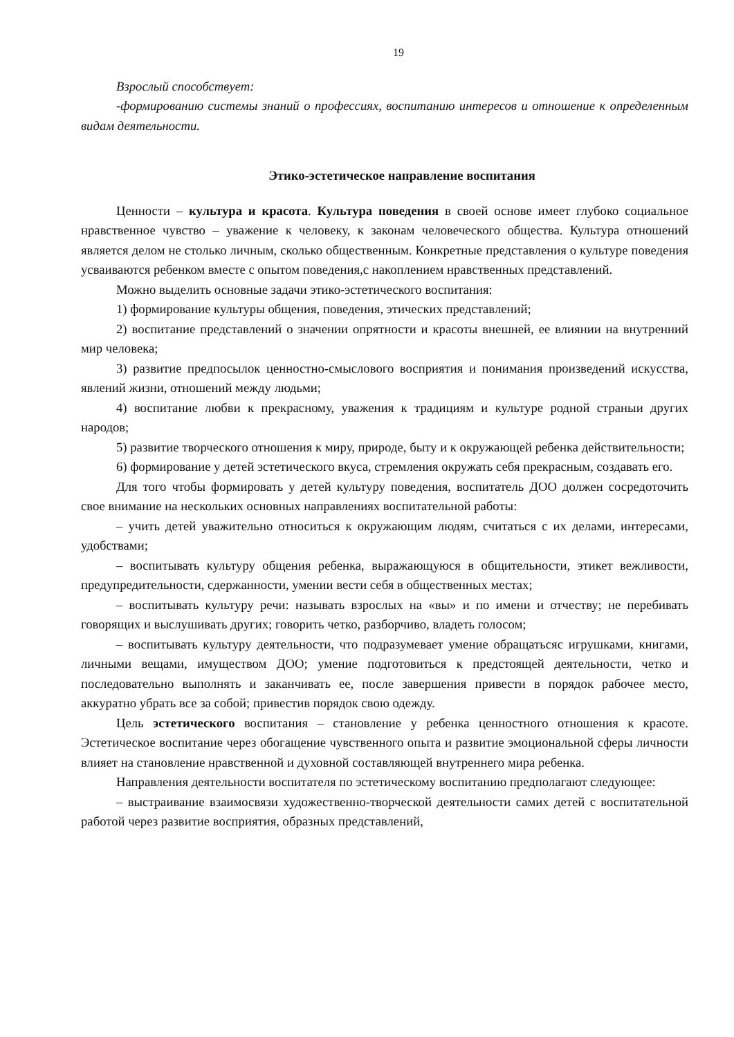19
Взрослый способствует:
-формированию системы знаний о профессиях, воспитанию интересов и отношение к определенным видам деятельности.
Этико-эстетическое направление воспитания
Ценности – культура и красота. Культура поведения в своей основе имеет глубоко социальное нравственное чувство – уважение к человеку, к законам человеческого общества. Культура отношений является делом не столько личным, сколько общественным. Конкретные представления о культуре поведения усваиваются ребенком вместе с опытом поведения,с накоплением нравственных представлений.
Можно выделить основные задачи этико-эстетического воспитания:
1) формирование культуры общения, поведения, этических представлений;
2) воспитание представлений о значении опрятности и красоты внешней, ее влиянии на внутренний мир человека;
3) развитие предпосылок ценностно-смыслового восприятия и понимания произведений искусства, явлений жизни, отношений между людьми;
4) воспитание любви к прекрасному, уважения к традициям и культуре родной страныи других народов;
5) развитие творческого отношения к миру, природе, быту и к окружающей ребенка действительности;
6) формирование у детей эстетического вкуса, стремления окружать себя прекрасным, создавать его.
Для того чтобы формировать у детей культуру поведения, воспитатель ДОО должен сосредоточить свое внимание на нескольких основных направлениях воспитательной работы:
– учить детей уважительно относиться к окружающим людям, считаться с их делами, интересами, удобствами;
– воспитывать культуру общения ребенка, выражающуюся в общительности, этикет вежливости, предупредительности, сдержанности, умении вести себя в общественных местах;
– воспитывать культуру речи: называть взрослых на «вы» и по имени и отчеству; не перебивать говорящих и выслушивать других; говорить четко, разборчиво, владеть голосом;
– воспитывать культуру деятельности, что подразумевает умение обращатьсяс игрушками, книгами, личными вещами, имуществом ДОО; умение подготовиться к предстоящей деятельности, четко и последовательно выполнять и заканчивать ее, после завершения привести в порядок рабочее место, аккуратно убрать все за собой; привестив порядок свою одежду.
Цель эстетического воспитания – становление у ребенка ценностного отношения к красоте. Эстетическое воспитание через обогащение чувственного опыта и развитие эмоциональной сферы личности влияет на становление нравственной и духовной составляющей внутреннего мира ребенка.
Направления деятельности воспитателя по эстетическому воспитанию предполагают следующее:
– выстраивание взаимосвязи художественно-творческой деятельности самих детей с воспитательной работой через развитие восприятия, образных представлений,